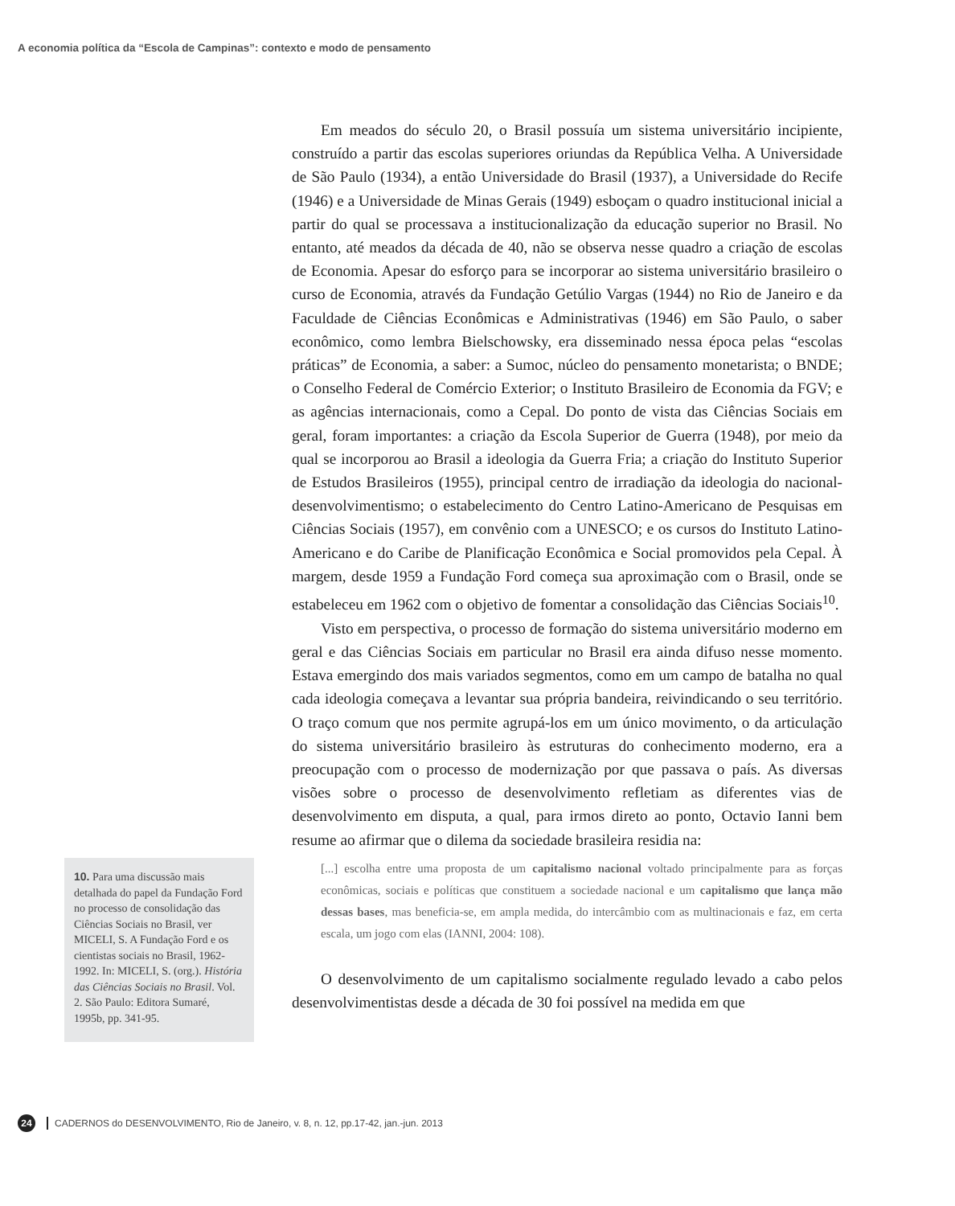A economia política da “Escola de Campinas”: contexto e modo de pensamento
10. Para uma discussão mais detalhada do papel da Fundação Ford no processo de consolidação das Ciências Sociais no Brasil, ver MICELI, S. A Fundação Ford e os cientistas sociais no Brasil, 1962-1992. In: MICELI, S. (org.). História das Ciências Sociais no Brasil. Vol. 2. São Paulo: Editora Sumaré, 1995b, pp. 341-95.
Em meados do século 20, o Brasil possuía um sistema universitário incipiente, construído a partir das escolas superiores oriundas da República Velha. A Universidade de São Paulo (1934), a então Universidade do Brasil (1937), a Universidade do Recife (1946) e a Universidade de Minas Gerais (1949) esboçam o quadro institucional inicial a partir do qual se processava a institucionalização da educação superior no Brasil. No entanto, até meados da década de 40, não se observa nesse quadro a criação de escolas de Economia. Apesar do esforço para se incorporar ao sistema universitário brasileiro o curso de Economia, através da Fundação Getúlio Vargas (1944) no Rio de Janeiro e da Faculdade de Ciências Econômicas e Administrativas (1946) em São Paulo, o saber econômico, como lembra Bielschowsky, era disseminado nessa época pelas “escolas práticas” de Economia, a saber: a Sumoc, núcleo do pensamento monetarista; o BNDE; o Conselho Federal de Comércio Exterior; o Instituto Brasileiro de Economia da FGV; e as agências internacionais, como a Cepal. Do ponto de vista das Ciências Sociais em geral, foram importantes: a criação da Escola Superior de Guerra (1948), por meio da qual se incorporou ao Brasil a ideologia da Guerra Fria; a criação do Instituto Superior de Estudos Brasileiros (1955), principal centro de irradiação da ideologia do nacional-desenvolvimentismo; o estabelecimento do Centro Latino-Americano de Pesquisas em Ciências Sociais (1957), em convênio com a UNESCO; e os cursos do Instituto Latino-Americano e do Caribe de Planificação Econômica e Social promovidos pela Cepal. À margem, desde 1959 a Fundação Ford começa sua aproximação com o Brasil, onde se estabeleceu em 1962 com o objetivo de fomentar a consolidação das Ciências Sociais<sup>10</sup>.
Visto em perspectiva, o processo de formação do sistema universitário moderno em geral e das Ciências Sociais em particular no Brasil era ainda difuso nesse momento. Estava emergindo dos mais variados segmentos, como em um campo de batalha no qual cada ideologia começava a levantar sua própria bandeira, reivindicando o seu território. O traço comum que nos permite agrupá-los em um único movimento, o da articulação do sistema universitário brasileiro às estruturas do conhecimento moderno, era a preocupação com o processo de modernização por que passava o país. As diversas visões sobre o processo de desenvolvimento refletiam as diferentes vias de desenvolvimento em disputa, a qual, para irmos direto ao ponto, Octavio Ianni bem resume ao afirmar que o dilema da sociedade brasileira residia na:
[...] escolha entre uma proposta de um capitalismo nacional voltado principalmente para as forças econômicas, sociais e políticas que constituem a sociedade nacional e um capitalismo que lança mão dessas bases, mas beneficia-se, em ampla medida, do intercâmbio com as multinacionais e faz, em certa escala, um jogo com elas (IANNI, 2004: 108).
O desenvolvimento de um capitalismo socialmente regulado levado a cabo pelos desenvolvimentistas desde a década de 30 foi possível na medida em que
24 CADERNOS do DESENVOLVIMENTO, Rio de Janeiro, v. 8, n. 12, pp.17-42, jan.-jun. 2013